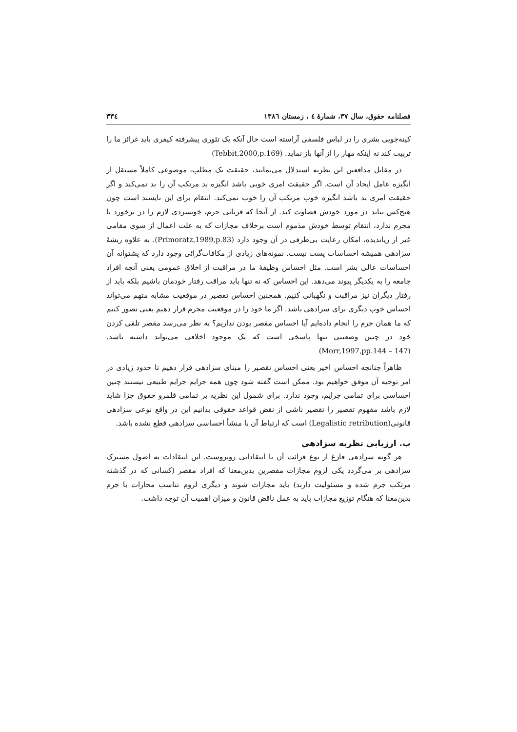فصلنامه حقوق، سال ۳۷، شمارهٔ ٤ ، زمستان ١٣٨٦ ٣٣٤
کینه‌جویی بشری را در لباس فلسفی آراسته است حال آنکه یک تئوری پیشرفته کیفری باید غرائز ما را تربیت کند نه اینکه مهار را از آنها باز نماید. (Tebbit,2000,p.169)
در مقابل مدافعین این نظریه استدلال می‌نمایند، حقیقت یک مطلب، موضوعی کاملاً مستقل از انگیزه عامل ایجاد آن است. اگر حقیقت امری خوبی باشد انگیزه بد مرتکب آن را بد نمی‌کند و اگر حقیقت امری بد باشد انگیزه خوب مرتکب آن را خوب نمی‌کند. انتقام برای این ناپسند است چون هیچ‌کس نباید در مورد خودش قضاوت کند. از آنجا که قربانی جرم، خونسردی لازم را در برخورد با مجرم ندارد، انتقام توسط خودش مذموم است برخلاف مجازات که به علت اعمال از سوی مقامی غیر از زیاندیده، امکان رعایت بی‌طرفی در آن وجود دارد (Primoratz,1989,p.83). به علاوه ریشهٔ سزادهی همیشه احساسات پست نیست. نمونه‌های زیادی از مکافات‌گرائی وجود دارد که پشتوانه آن احساسات عالی بشر است. مثل احساس وظیفهٔ ما در مراقبت از اخلاق عمومی یعنی آنچه افراد جامعه را به یکدیگر پیوند می‌دهد. این احساس که نه تنها باید مراقب رفتار خودمان باشیم بلکه باید از رفتار دیگران نیز مراقبت و نگهبانی کنیم. همچنین احساس تقصیر در موقعیت مشابه متهم می‌تواند احساس خوب دیگری برای سزادهی باشد. اگر ما خود را در موقعیت مجرم قرار دهیم یعنی تصور کنیم که ما همان جرم را انجام داده‌ایم آیا احساس مقصر بودن نداریم؟ به نظر می‌رسد مقصر تلقی کردن خود در چنین وضعیتی تنها پاسخی است که یک موجود اخلاقی می‌تواند داشته باشد. (Morr,1997,pp.144 – 147)
ظاهراً چنانچه احساس اخیر یعنی احساس تقصیر را مبنای سزادهی قرار دهیم تا حدود زیادی در امر توجیه آن موفق خواهیم بود. ممکن است گفته شود چون همه جرایم جرایم طبیعی نیستند چنین احساسی برای تمامی جرایم، وجود ندارد. برای شمول این نظریه بر تمامی قلمرو حقوق جزا شاید لازم باشد مفهوم تقصیر را تقصیر ناشی از نقض قواعد حقوقی بدانیم این در واقع نوعی سزادهی قانونی(Legalistic retribution) است که ارتباط آن با منشأ احساسی سزادهی قطع نشده باشد.
ب. ارزیابی نظریه سزادهی
هر گونه سزادهی فارغ از نوع قرائت آن با انتقاداتی روبروست. این انتقادات به اصول مشترک سزادهی بر می‌گردد یکی لزوم مجازات مقصرین بدین‌معنا که افراد مقصر (کسانی که در گذشته مرتکب جرم شده و مسئولیت دارند) باید مجازات شوند و دیگری لزوم تناسب مجازات با جرم بدین‌معنا که هنگام توزیع مجازات باید به عمل ناقض قانون و میزان اهمیت آن توجه داشت.